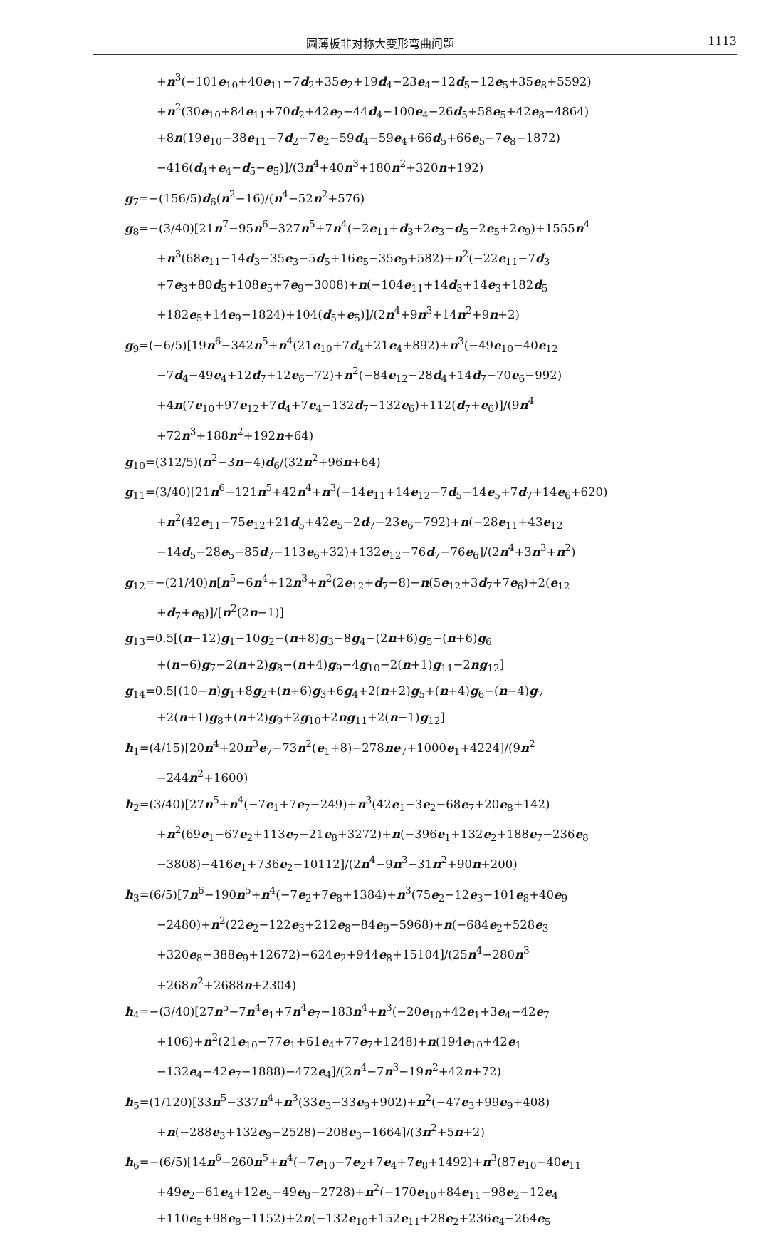圆薄板非对称大变形弯曲问题 1113
+n<sup>3</sup>(−101e<sub>10</sub>+40e<sub>11</sub>−7d<sub>2</sub>+35e<sub>2</sub>+19d<sub>4</sub>−23e<sub>4</sub>−12d<sub>5</sub>−12e<sub>5</sub>+35e<sub>8</sub>+5592)
+n<sup>2</sup>(30e<sub>10</sub>+84e<sub>11</sub>+70d<sub>2</sub>+42e<sub>2</sub>−44d<sub>4</sub>−100e<sub>4</sub>−26d<sub>5</sub>+58e<sub>5</sub>+42e<sub>8</sub>−4864)
+8n(19e<sub>10</sub>−38e<sub>11</sub>−7d<sub>2</sub>−7e<sub>2</sub>−59d<sub>4</sub>−59e<sub>4</sub>+66d<sub>5</sub>+66e<sub>5</sub>−7e<sub>8</sub>−1872)
−416(d<sub>4</sub>+e<sub>4</sub>−d<sub>5</sub>−e<sub>5</sub>)]/(3n<sup>4</sup>+40n<sup>3</sup>+180n<sup>2</sup>+320n+192)
g<sub>7</sub>=−(156/5)d<sub>6</sub>(n<sup>2</sup>−16)/(n<sup>4</sup>−52n<sup>2</sup>+576)
g<sub>8</sub>=−(3/40)[21n<sup>7</sup>−95n<sup>6</sup>−327n<sup>5</sup>+7n<sup>4</sup>(−2e<sub>11</sub>+d<sub>3</sub>+2e<sub>3</sub>−d<sub>5</sub>−2e<sub>5</sub>+2e<sub>9</sub>)+1555n<sup>4</sup>
+n<sup>3</sup>(68e<sub>11</sub>−14d<sub>3</sub>−35e<sub>3</sub>−5d<sub>5</sub>+16e<sub>5</sub>−35e<sub>9</sub>+582)+n<sup>2</sup>(−22e<sub>11</sub>−7d<sub>3</sub>
+7e<sub>3</sub>+80d<sub>5</sub>+108e<sub>5</sub>+7e<sub>9</sub>−3008)+n(−104e<sub>11</sub>+14d<sub>3</sub>+14e<sub>3</sub>+182d<sub>5</sub>
+182e<sub>5</sub>+14e<sub>9</sub>−1824)+104(d<sub>5</sub>+e<sub>5</sub>)]/(2n<sup>4</sup>+9n<sup>3</sup>+14n<sup>2</sup>+9n+2)
g<sub>9</sub>=(−6/5)[19n<sup>6</sup>−342n<sup>5</sup>+n<sup>4</sup>(21e<sub>10</sub>+7d<sub>4</sub>+21e<sub>4</sub>+892)+n<sup>3</sup>(−49e<sub>10</sub>−40e<sub>12</sub>
−7d<sub>4</sub>−49e<sub>4</sub>+12d<sub>7</sub>+12e<sub>6</sub>−72)+n<sup>2</sup>(−84e<sub>12</sub>−28d<sub>4</sub>+14d<sub>7</sub>−70e<sub>6</sub>−992)
+4n(7e<sub>10</sub>+97e<sub>12</sub>+7d<sub>4</sub>+7e<sub>4</sub>−132d<sub>7</sub>−132e<sub>6</sub>)+112(d<sub>7</sub>+e<sub>6</sub>)]/(9n<sup>4</sup>
+72n<sup>3</sup>+188n<sup>2</sup>+192n+64)
g<sub>10</sub>=(312/5)(n<sup>2</sup>−3n−4)d<sub>6</sub>/(32n<sup>2</sup>+96n+64)
g<sub>11</sub>=(3/40)[21n<sup>6</sup>−121n<sup>5</sup>+42n<sup>4</sup>+n<sup>3</sup>(−14e<sub>11</sub>+14e<sub>12</sub>−7d<sub>5</sub>−14e<sub>5</sub>+7d<sub>7</sub>+14e<sub>6</sub>+620)
+n<sup>2</sup>(42e<sub>11</sub>−75e<sub>12</sub>+21d<sub>5</sub>+42e<sub>5</sub>−2d<sub>7</sub>−23e<sub>6</sub>−792)+n(−28e<sub>11</sub>+43e<sub>12</sub>
−14d<sub>5</sub>−28e<sub>5</sub>−85d<sub>7</sub>−113e<sub>6</sub>+32)+132e<sub>12</sub>−76d<sub>7</sub>−76e<sub>6</sub>]/(2n<sup>4</sup>+3n<sup>3</sup>+n<sup>2</sup>)
g<sub>12</sub>=−(21/40)n[n<sup>5</sup>−6n<sup>4</sup>+12n<sup>3</sup>+n<sup>2</sup>(2e<sub>12</sub>+d<sub>7</sub>−8)−n(5e<sub>12</sub>+3d<sub>7</sub>+7e<sub>6</sub>)+2(e<sub>12</sub>
+d<sub>7</sub>+e<sub>6</sub>)]/[n<sup>2</sup>(2n−1)]
g<sub>13</sub>=0.5[(n−12)g<sub>1</sub>−10g<sub>2</sub>−(n+8)g<sub>3</sub>−8g<sub>4</sub>−(2n+6)g<sub>5</sub>−(n+6)g<sub>6</sub>
+(n−6)g<sub>7</sub>−2(n+2)g<sub>8</sub>−(n+4)g<sub>9</sub>−4g<sub>10</sub>−2(n+1)g<sub>11</sub>−2ng<sub>12</sub>]
g<sub>14</sub>=0.5[(10−n)g<sub>1</sub>+8g<sub>2</sub>+(n+6)g<sub>3</sub>+6g<sub>4</sub>+2(n+2)g<sub>5</sub>+(n+4)g<sub>6</sub>−(n−4)g<sub>7</sub>
+2(n+1)g<sub>8</sub>+(n+2)g<sub>9</sub>+2g<sub>10</sub>+2ng<sub>11</sub>+2(n−1)g<sub>12</sub>]
h<sub>1</sub>=(4/15)[20n<sup>4</sup>+20n<sup>3</sup>e<sub>7</sub>−73n<sup>2</sup>(e<sub>1</sub>+8)−278ne<sub>7</sub>+1000e<sub>1</sub>+4224]/(9n<sup>2</sup>
−244n<sup>2</sup>+1600)
h<sub>2</sub>=(3/40)[27n<sup>5</sup>+n<sup>4</sup>(−7e<sub>1</sub>+7e<sub>7</sub>−249)+n<sup>3</sup>(42e<sub>1</sub>−3e<sub>2</sub>−68e<sub>7</sub>+20e<sub>8</sub>+142)
+n<sup>2</sup>(69e<sub>1</sub>−67e<sub>2</sub>+113e<sub>7</sub>−21e<sub>8</sub>+3272)+n(−396e<sub>1</sub>+132e<sub>2</sub>+188e<sub>7</sub>−236e<sub>8</sub>
−3808)−416e<sub>1</sub>+736e<sub>2</sub>−10112]/(2n<sup>4</sup>−9n<sup>3</sup>−31n<sup>2</sup>+90n+200)
h<sub>3</sub>=(6/5)[7n<sup>6</sup>−190n<sup>5</sup>+n<sup>4</sup>(−7e<sub>2</sub>+7e<sub>8</sub>+1384)+n<sup>3</sup>(75e<sub>2</sub>−12e<sub>3</sub>−101e<sub>8</sub>+40e<sub>9</sub>
−2480)+n<sup>2</sup>(22e<sub>2</sub>−122e<sub>3</sub>+212e<sub>8</sub>−84e<sub>9</sub>−5968)+n(−684e<sub>2</sub>+528e<sub>3</sub>
+320e<sub>8</sub>−388e<sub>9</sub>+12672)−624e<sub>2</sub>+944e<sub>8</sub>+15104]/(25n<sup>4</sup>−280n<sup>3</sup>
+268n<sup>2</sup>+2688n+2304)
h<sub>4</sub>=−(3/40)[27n<sup>5</sup>−7n<sup>4</sup>e<sub>1</sub>+7n<sup>4</sup>e<sub>7</sub>−183n<sup>4</sup>+n<sup>3</sup>(−20e<sub>10</sub>+42e<sub>1</sub>+3e<sub>4</sub>−42e<sub>7</sub>
+106)+n<sup>2</sup>(21e<sub>10</sub>−77e<sub>1</sub>+61e<sub>4</sub>+77e<sub>7</sub>+1248)+n(194e<sub>10</sub>+42e<sub>1</sub>
−132e<sub>4</sub>−42e<sub>7</sub>−1888)−472e<sub>4</sub>]/(2n<sup>4</sup>−7n<sup>3</sup>−19n<sup>2</sup>+42n+72)
h<sub>5</sub>=(1/120)[33n<sup>5</sup>−337n<sup>4</sup>+n<sup>3</sup>(33e<sub>3</sub>−33e<sub>9</sub>+902)+n<sup>2</sup>(−47e<sub>3</sub>+99e<sub>9</sub>+408)
+n(−288e<sub>3</sub>+132e<sub>9</sub>−2528)−208e<sub>3</sub>−1664]/(3n<sup>2</sup>+5n+2)
h<sub>6</sub>=−(6/5)[14n<sup>6</sup>−260n<sup>5</sup>+n<sup>4</sup>(−7e<sub>10</sub>−7e<sub>2</sub>+7e<sub>4</sub>+7e<sub>8</sub>+1492)+n<sup>3</sup>(87e<sub>10</sub>−40e<sub>11</sub>
+49e<sub>2</sub>−61e<sub>4</sub>+12e<sub>5</sub>−49e<sub>8</sub>−2728)+n<sup>2</sup>(−170e<sub>10</sub>+84e<sub>11</sub>−98e<sub>2</sub>−12e<sub>4</sub>
+110e<sub>5</sub>+98e<sub>8</sub>−1152)+2n(−132e<sub>10</sub>+152e<sub>11</sub>+28e<sub>2</sub>+236e<sub>4</sub>−264e<sub>5</sub>